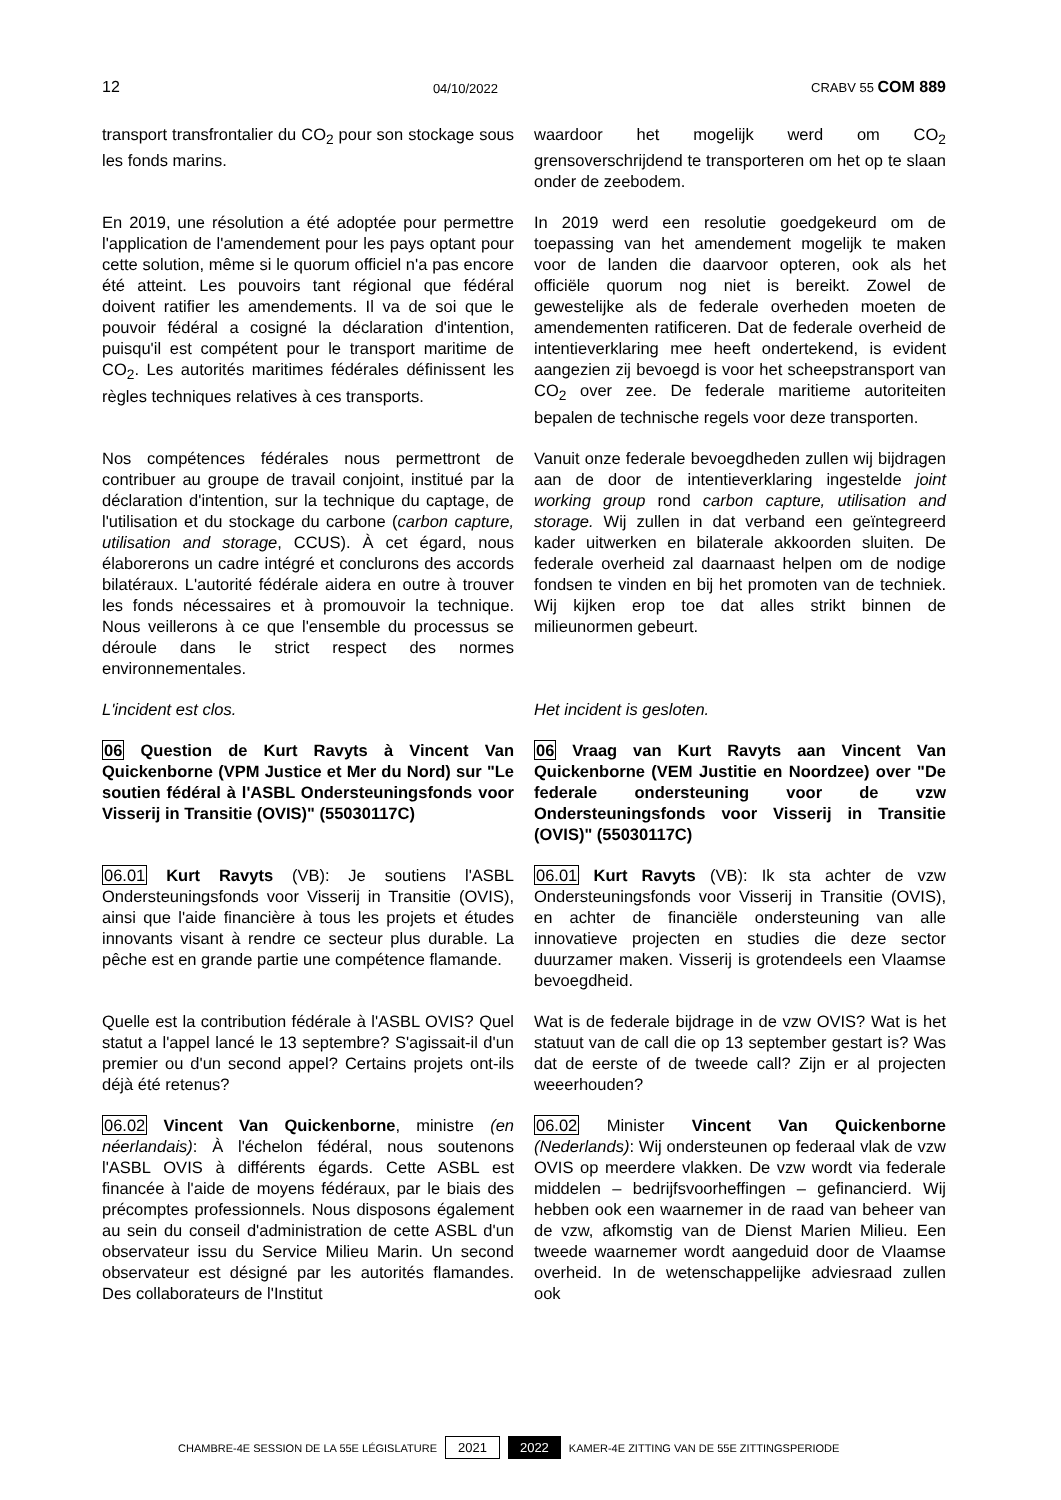12 04/10/2022 CRABV 55 COM 889
transport transfrontalier du CO<sub>2</sub> pour son stockage sous les fonds marins.
waardoor het mogelijk werd om CO<sub>2</sub> grensoverschrijdend te transporteren om het op te slaan onder de zeebodem.
En 2019, une résolution a été adoptée pour permettre l'application de l'amendement pour les pays optant pour cette solution, même si le quorum officiel n'a pas encore été atteint. Les pouvoirs tant régional que fédéral doivent ratifier les amendements. Il va de soi que le pouvoir fédéral a cosigné la déclaration d'intention, puisqu'il est compétent pour le transport maritime de CO<sub>2</sub>. Les autorités maritimes fédérales définissent les règles techniques relatives à ces transports.
In 2019 werd een resolutie goedgekeurd om de toepassing van het amendement mogelijk te maken voor de landen die daarvoor opteren, ook als het officiële quorum nog niet is bereikt. Zowel de gewestelijke als de federale overheden moeten de amendementen ratificeren. Dat de federale overheid de intentieverklaring mee heeft ondertekend, is evident aangezien zij bevoegd is voor het scheepstransport van CO<sub>2</sub> over zee. De federale maritieme autoriteiten bepalen de technische regels voor deze transporten.
Nos compétences fédérales nous permettront de contribuer au groupe de travail conjoint, institué par la déclaration d'intention, sur la technique du captage, de l'utilisation et du stockage du carbone (carbon capture, utilisation and storage, CCUS). À cet égard, nous élaborerons un cadre intégré et conclurons des accords bilatéraux. L'autorité fédérale aidera en outre à trouver les fonds nécessaires et à promouvoir la technique. Nous veillerons à ce que l'ensemble du processus se déroule dans le strict respect des normes environnementales.
Vanuit onze federale bevoegdheden zullen wij bijdragen aan de door de intentieverklaring ingestelde joint working group rond carbon capture, utilisation and storage. Wij zullen in dat verband een geïntegreerd kader uitwerken en bilaterale akkoorden sluiten. De federale overheid zal daarnaast helpen om de nodige fondsen te vinden en bij het promoten van de techniek. Wij kijken erop toe dat alles strikt binnen de milieunormen gebeurt.
L'incident est clos. Het incident is gesloten.
06 Question de Kurt Ravyts à Vincent Van Quickenborne (VPM Justice et Mer du Nord) sur "Le soutien fédéral à l'ASBL Ondersteuningsfonds voor Visserij in Transitie (OVIS)" (55030117C)
06 Vraag van Kurt Ravyts aan Vincent Van Quickenborne (VEM Justitie en Noordzee) over "De federale ondersteuning voor de vzw Ondersteuningsfonds voor Visserij in Transitie (OVIS)" (55030117C)
06.01 Kurt Ravyts (VB): Je soutiens l'ASBL Ondersteuningsfonds voor Visserij in Transitie (OVIS), ainsi que l'aide financière à tous les projets et études innovants visant à rendre ce secteur plus durable. La pêche est en grande partie une compétence flamande.
06.01 Kurt Ravyts (VB): Ik sta achter de vzw Ondersteuningsfonds voor Visserij in Transitie (OVIS), en achter de financiële ondersteuning van alle innovatieve projecten en studies die deze sector duurzamer maken. Visserij is grotendeels een Vlaamse bevoegdheid.
Quelle est la contribution fédérale à l'ASBL OVIS? Quel statut a l'appel lancé le 13 septembre? S'agissait-il d'un premier ou d'un second appel? Certains projets ont-ils déjà été retenus?
Wat is de federale bijdrage in de vzw OVIS? Wat is het statuut van de call die op 13 september gestart is? Was dat de eerste of de tweede call? Zijn er al projecten weeerhouden?
06.02 Vincent Van Quickenborne, ministre (en néerlandais): À l'échelon fédéral, nous soutenons l'ASBL OVIS à différents égards. Cette ASBL est financée à l'aide de moyens fédéraux, par le biais des précomptes professionnels. Nous disposons également au sein du conseil d'administration de cette ASBL d'un observateur issu du Service Milieu Marin. Un second observateur est désigné par les autorités flamandes. Des collaborateurs de l'Institut
06.02 Minister Vincent Van Quickenborne (Nederlands): Wij ondersteunen op federaal vlak de vzw OVIS op meerdere vlakken. De vzw wordt via federale middelen – bedrijfsvoorheffingen – gefinancierd. Wij hebben ook een waarnemer in de raad van beheer van de vzw, afkomstig van de Dienst Marien Milieu. Een tweede waarnemer wordt aangeduid door de Vlaamse overheid. In de wetenschappelijke adviesraad zullen ook
CHAMBRE-4E SESSION DE LA 55E LÉGISLATURE 2021 2022 KAMER-4E ZITTING VAN DE 55E ZITTINGSPERIODE